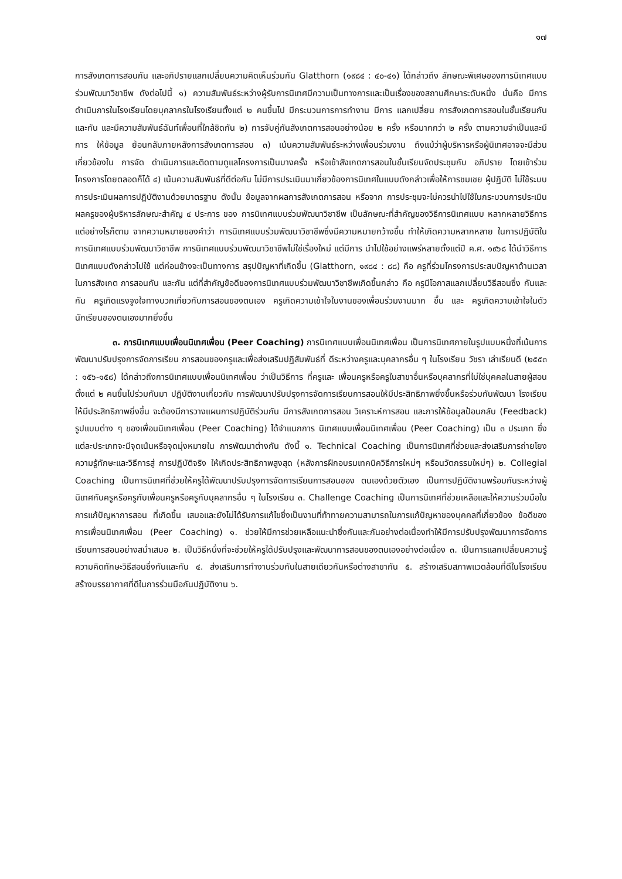๑๗
การสังเกตการสอนกัน และอภิปรายแลกเปลี่ยนความคิดเห็นร่วมกัน Glatthorn (๑๙๘๔ : ๔๐-๔๑) ได้กล่าวถึง ลักษณะพิเศษของการนิเทศแบบร่วมพัฒนาวิชาชีพ ดังต่อไปนี้ ๑) ความสัมพันธ์ระหว่างผู้รับการนิเทศมีความเป็นทางการและเป็นเรื่องของสถานศึกษาระดับหนึ่ง นั่นคือ มีการดำเนินการในโรงเรียนโดยบุคลากรในโรงเรียนตั้งแต่ ๒ คนขึ้นไป มีกระบวนการการทำงาน มีการ แลกเปลี่ยน การสังเกตการสอนในชั้นเรียนกันและกัน และมีความสัมพันธ์ฉันท์เพื่อนที่ใกล้ชิดกัน ๒) การจับคู่กันสังเกตการสอนอย่างน้อย ๒ ครั้ง หรือมากกว่า ๒ ครั้ง ตามความจำเป็นและมีการ ให้ข้อมูล ย้อนกลับภายหลังการสังเกตการสอน ๓) เน้นความสัมพันธ์ระหว่างเพื่อนร่วมงาน ถึงแม้ว่าผู้บริหารหรือผู้นิเทศอาจจะมีส่วนเกี่ยวข้องใน การจัด ดำเนินการและติดตามดูแลโครงการเป็นบางครั้ง หรือเข้าสังเกตการสอนในชั้นเรียนจัดประชุมกับ อภิปราย โดยเข้าร่วม โครงการโดยตลอดก็ได้ ๔) เน้นความสัมพันธ์ที่ดีต่อกัน ไม่มีการประเมินมาเกี่ยวข้องการนิเทศในแบบดังกล่าวเพื่อให้การชมเชย ผู้ปฏิบัติ ไม่ใช้ระบบการประเมินผลการปฏิบัติงานด้วยมาตรฐาน ดังนั้น ข้อมูลจากผลการสังเกตการสอน หรือจาก การประชุมจะไม่ควรนำไปใช้ในกระบวนการประเมินผลครูของผู้บริหารลักษณะสำคัญ ๔ ประการ ของ การนิเทศแบบร่วมพัฒนาวิชาชีพ เป็นลักษณะที่สำคัญของวิธีการนิเทศแบบ หลากหลายวิธีการ แต่อย่างไรก็ตาม จากความหมายของคำว่า การนิเทศแบบร่วมพัฒนาวิชาชีพซึ่งมีความหมายกว้างขึ้น ทำให้เกิดความหลากหลาย ในการปฏิบัติในการนิเทศแบบร่วมพัฒนาวิชาชีพ การนิเทศแบบร่วมพัฒนาวิชาชีพไม่ใช่เรื่องใหม่ แต่มีการ นำไปใช้อย่างแพร่หลายตั้งแต่ปี ค.ศ. ๑๙๖๘ ได้นำวิธีการนิเทศแบบดังกล่าวไปใช้ แต่ค่อนข้างจะเป็นทางการ สรุปปัญหาที่เกิดขึ้น (Glatthorn, ๑๙๘๔ : ๘๘) คือ ครูที่ร่วมโครงการประสบปัญหาด้านเวลาในการสังเกต การสอนกัน และกัน แต่ที่สำคัญข้อดีของการนิเทศแบบร่วมพัฒนาวิชาชีพเกิดขึ้นกล่าว คือ ครูมีโอกาสแลกเปลี่ยนวิธีสอนซึ่ง กันและกัน ครูเกิดแรงจูงใจทางบวกเกี่ยวกับการสอนของตนเอง ครูเกิดความเข้าใจในงานของเพื่อนร่วมงานมาก ขึ้น และ ครูเกิดความเข้าใจในตัวนักเรียนของตนเองมากยิ่งขึ้น
๓. การนิเทศแบบเพื่อนนิเทศเพื่อน (Peer Coaching) การนิเทศแบบเพื่อนนิเทศเพื่อน เป็นการนิเทศภายในรูปแบบหนึ่งที่เน้นการพัฒนาปรับปรุงการจัดการเรียน การสอนของครูและเพื่อส่งเสริมปฏิสัมพันธ์ที่ ดีระหว่างครูและบุคลากรอื่น ๆ ในโรงเรียน วัชรา เล่าเรียนดี (๒๕๕๓ : ๑๕๖-๑๕๘) ได้กล่าวถึงการนิเทศแบบเพื่อนนิเทศเพื่อน ว่าเป็นวิธีการ ที่ครูและ เพื่อนครูหรือครูในสาขาอื่นหรือบุคลากรที่ไม่ใช่บุคคลในสายผู้สอนตั้งแต่ ๒ คนขึ้นไปร่วมกันมา ปฏิบัติงานเกี่ยวกับ การพัฒนาปรับปรุงการจัดการเรียนการสอนให้มีประสิทธิภาพยิ่งขึ้นหรือร่วมกันพัฒนา โรงเรียนให้มีประสิทธิภาพยิ่งขึ้น จะต้องมีการวางแผนการปฏิบัติร่วมกัน มีการสังเกตการสอน วิเคราะห์การสอน และการให้ข้อมูลป้อนกลับ (Feedback) รูปแบบต่าง ๆ ของเพื่อนนิเทศเพื่อน (Peer Coaching) ได้จำแนกการ นิเทศแบบเพื่อนนิเทศเพื่อน (Peer Coaching) เป็น ๓ ประเภท ซึ่งแต่ละประเภทจะมีจุดเน้นหรือจุดมุ่งหมายใน การพัฒนาต่างกัน ดังนี้ ๑. Technical Coaching เป็นการนิเทศที่ช่วยและส่งเสริมการถ่ายโยงความรู้ทักษะและวิธีการสู่ การปฏิบัติจริง ให้เกิดประสิทธิภาพสูงสุด (หลังการฝึกอบรมเทคนิควิธีการใหม่ๆ หรือนวัตกรรมใหม่ๆ) ๒. Collegial Coaching เป็นการนิเทศที่ช่วยให้ครูได้พัฒนาปรับปรุงการจัดการเรียนการสอนของ ตนเองด้วยตัวเอง เป็นการปฏิบัติงานพร้อมกันระหว่างผู้นิเทศกับครูหรือครูกับเพื่อนครูหรือครูกับบุคลากรอื่น ๆ ในโรงเรียน ๓. Challenge Coaching เป็นการนิเทศที่ช่วยเหลือและให้ความร่วมมือในการแก้ปัญหาการสอน ที่เกิดขึ้น เสมอและยังไม่ได้รับการแก้ไขซึ่งเป็นงานที่ท้าทายความสามารถในการแก้ปัญหาของบุคคลที่เกี่ยวข้อง ข้อดีของการเพื่อนนิเทศเพื่อน (Peer Coaching) ๑. ช่วยให้มีการช่วยเหลือแนะนำซึ่งกันและกันอย่างต่อเนื่องทำให้มีการปรับปรุงพัฒนาการจัดการ เรียนการสอนอย่างสม่ำเสมอ ๒. เป็นวิธีหนึ่งที่จะช่วยให้ครูได้ปรับปรุงและพัฒนาการสอนของตนเองอย่างต่อเนื่อง ๓. เป็นการแลกเปลี่ยนความรู้ความคิดทักษะวิธีสอนซึ่งกันและกัน ๔. ส่งเสริมการทำงานร่วมกันในสายเดียวกันหรือต่างสาขากัน ๕. สร้างเสริมสภาพแวดล้อมที่ดีในโรงเรียนสร้างบรรยากาศที่ดีในการร่วมมือกันปฏิบัติงาน ๖.